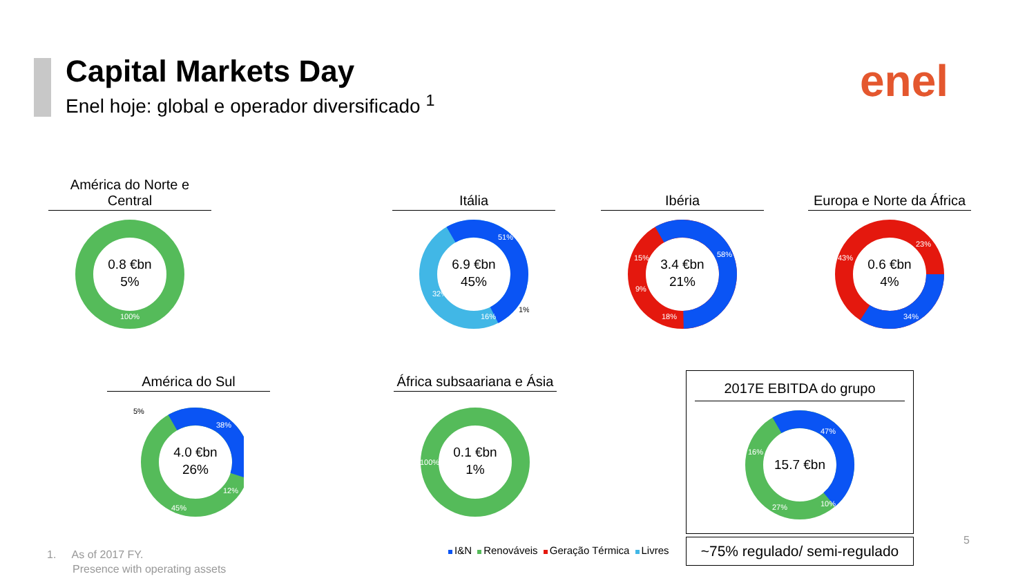Capital Markets Day
Enel hoje: global e operador diversificado <sup>1</sup>
enel
América do Norte e Central
0.8 €bn
5%
100%
Itália
6.9 €bn
45%
51%
32%
16%
1%
Ibéria
3.4 €bn
21%
58%
15%
9%
18%
Europa e Norte da África
0.6 €bn
4%
23%
43%
34%
América do Sul
4.0 €bn
26%
5%
38%
12%
45%
África subsaariana e Ásia
0.1 €bn
1%
100%
2017E EBITDA do grupo
15.7 €bn
47%
16%
10%
27%
~75% regulado/ semi-regulado
I&N Renováveis Geração Térmica Livres
1. As of 2017 FY.
Presence with operating assets
5